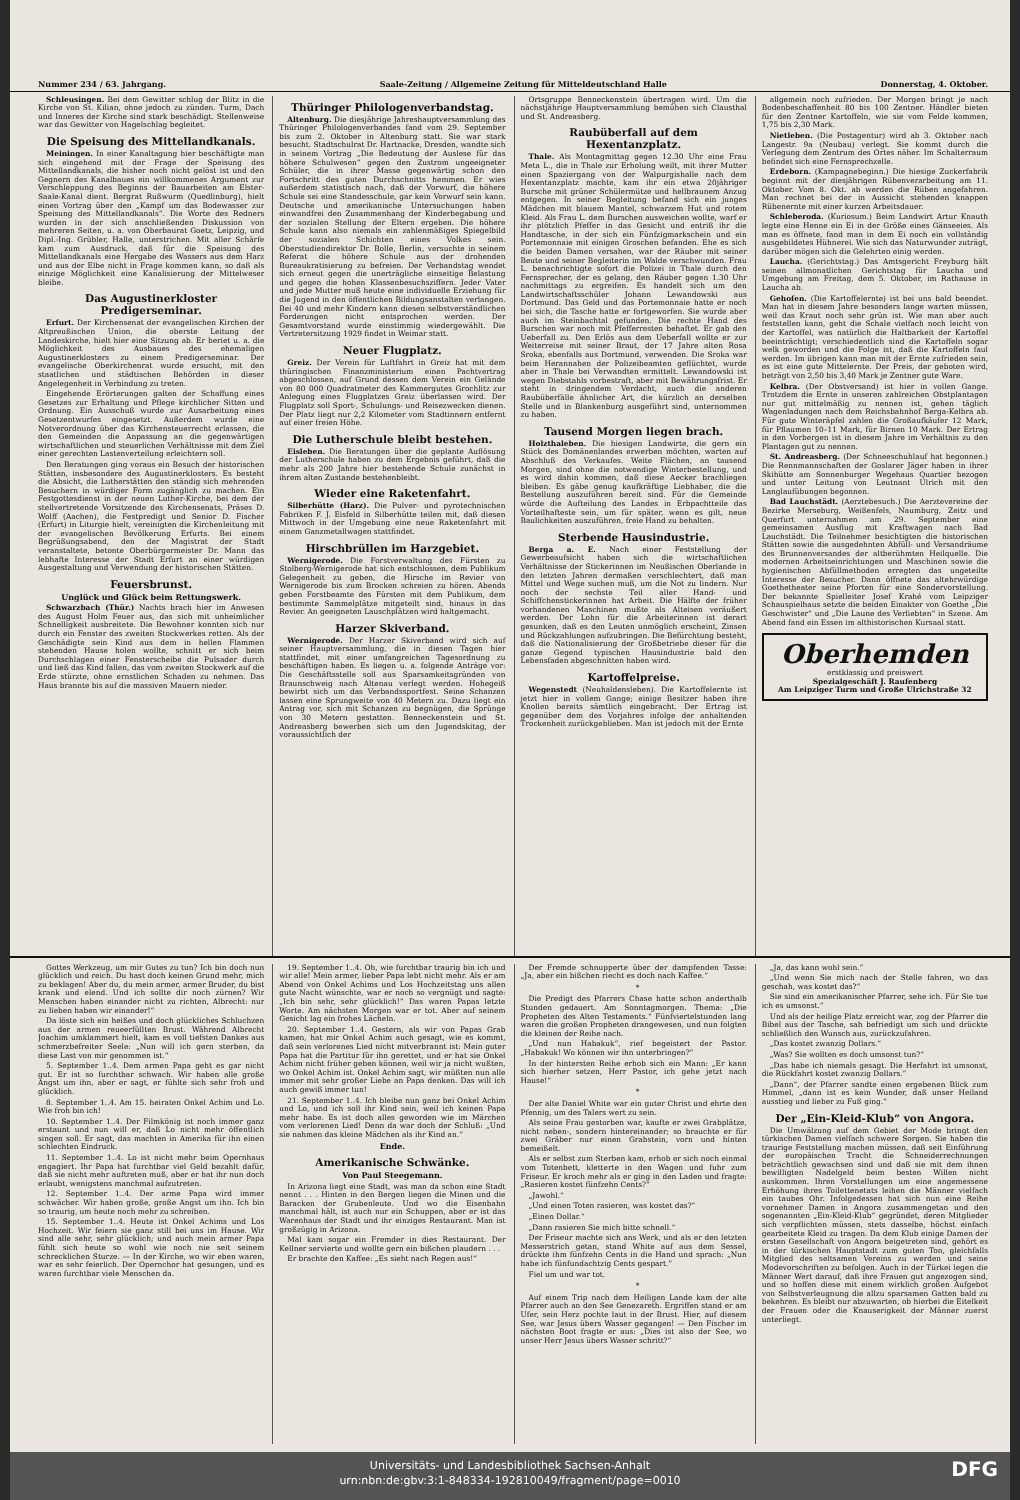Nummer 234 / 63. Jahrgang. Saale-Zeitung / Allgemeine Zeitung für Mitteldeutschland Halle Donnerstag, 4. Oktober.
Schleusingen. Bei dem Gewitter schlug der Blitz in die Kirche von St. Kilian, ohne jedoch zu zünden. Turm, Dach und Inneres der Kirche sind stark beschädigt. Stellenweise war das Gewitter von Hagelschlag begleitet.
Die Speisung des Mittellandkanals.
Meiningen. In einer Kanaltagung hier beschäftigte man sich eingehend mit der Frage der Speisung des Mittellandkanals, die bisher noch nicht gelöst ist und den Gegnern des Kanalbaues ein willkommenes Argument zur Verschleppung des Beginns der Bauarbeiten am Elster-Saale-Kanal dient. Bergrat Rußwurm (Quedlinburg), hielt einen Vortrag über den „Kampf um das Bodewasser zur Speisung des Mittellandkanals“. Die Worte des Redners wurden in der sich anschließenden Diskussion von mehreren Seiten, u. a. von Oberbaurat Goetz, Leipzig, und Dipl.-Ing. Grübler, Halle, unterstrichen. Mit aller Schärfe kam zum Ausdruck, daß für die Speisung des Mittellandkanals eine Hergabe des Wassers aus dem Harz und aus der Elbe nicht in Frage kommen kann, so daß als einzige Möglichkeit eine Kanalisierung der Mittelweser bleibe.
Das Augustinerkloster Predigerseminar.
Erfurt. Der Kirchensenat der evangelischen Kirchen der Altpreußischen Union, die oberste Leitung der Landeskirche, hielt hier eine Sitzung ab. Er beriet u. a. die Möglichkeit des Ausbaues des ehemaligen Augustinerklosters zu einem Predigerseminar. Der evangelische Oberkirchenrat wurde ersucht, mit den staatlichen und städtischen Behörden in dieser Angelegenheit in Verbindung zu treten.
Eingehende Erörterungen galten der Schaffung eines Gesetzes zur Erhaltung und Pflege kirchlicher Sitten und Ordnung. Ein Ausschuß wurde zur Ausarbeitung eines Gesetzentwurfes eingesetzt. Außerdem wurde eine Notverordnung über das Kirchensteuerrecht erlassen, die den Gemeinden die Anpassung an die gegenwärtigen wirtschaftlichen und steuerlichen Verhältnisse mit dem Ziel einer gerechten Lastenverteilung erleichtern soll.
Den Beratungen ging voraus ein Besuch der historischen Stätten, insbesondere des Augustinerklosters. Es besteht die Absicht, die Lutherstätten den ständig sich mehrenden Besuchern in würdiger Form zugänglich zu machen. Ein Festgottesdienst in der neuen Luther-Kirche, bei dem der stellvertretende Vorsitzende des Kirchensenats, Präses D. Wolff (Aachen), die Festpredigt und Senior D. Fischer (Erfurt) in Liturgie hielt, vereinigten die Kirchenleitung mit der evangelischen Bevölkerung Erfurts. Bei einem Begrüßungsabend, den der Magistrat der Stadt veranstaltete, betonte Oberbürgermeister Dr. Mann das lebhafte Interesse der Stadt Erfurt an einer würdigen Ausgestaltung und Verwendung der historischen Stätten.
Feuersbrunst.
Unglück und Glück beim Rettungswerk.
Schwarzbach (Thür.) Nachts brach hier im Anwesen des August Holm Feuer aus, das sich mit unheimlicher Schnelligkeit ausbreitete. Die Bewohner konnten sich nur durch ein Fenster des zweiten Stockwerkes retten. Als der Geschädigte sein Kind aus dem in hellen Flammen stehenden Hause holen wollte, schnitt er sich beim Durchschlagen einer Fensterscheibe die Pulsader durch und ließ das Kind fallen, das vom zweiten Stockwerk auf die Erde stürzte, ohne ernstlichen Schaden zu nehmen. Das Haus brannte bis auf die massiven Mauern nieder.
Thüringer Philologenverbandstag.
Altenburg. Die diesjährige Jahreshauptversammlung des Thüringer Philologenverbandes fand vom 29. September bis zum 2. Oktober in Altenburg statt. Sie war stark besucht. Stadtschulrat Dr. Hartnacke, Dresden, wandte sich in seinem Vortrag „Die Bedeutung der Auslese für das höhere Schulwesen“ gegen den Zustrom ungeeigneter Schüler, die in ihrer Masse gegenwärtig schon den Fortschritt des guten Durchschnitts hemmen. Er wies außerdem statistisch nach, daß der Vorwurf, die höhere Schule sei eine Standesschule, gar kein Vorwurf sein kann. Deutsche und amerikanische Untersuchungen haben einwandfrei den Zusammenhang der Kinderbegabung und der sozialen Stellung der Eltern ergeben. Die höhere Schule kann also niemals ein zahlenmäßiges Spiegelbild der sozialen Schichten eines Volkes sein. Oberstudiendirektor Dr. Bolle, Berlin, versuchte in seinem Referat die höhere Schule aus der drohenden Bureaukratisierung zu befreien. Der Verbandstag wendet sich erneut gegen die unerträgliche einseitige Belastung und gegen die hohen Klassenbesuchsziffern. Jeder Vater und jede Mutter muß heute eine individuelle Erziehung für die Jugend in den öffentlichen Bildungsanstalten verlangen. Bei 40 und mehr Kindern kann diesen selbstverständlichen Forderungen nicht entsprochen werden. Der Gesamtvorstand wurde einstimmig wiedergewählt. Die Vertretersitzung 1929 findet in Weimar statt.
Neuer Flugplatz.
Greiz. Der Verein für Luftfahrt in Greiz hat mit dem thüringischen Finanzministerium einen Pachtvertrag abgeschlossen, auf Grund dessen dem Verein ein Gelände von 80 000 Quadratmeter des Kammergutes Grochlitz zur Anlegung eines Flugplatzes Greiz überlassen wird. Der Flugplatz soll Sport-, Schulungs- und Reisezwecken dienen. Der Platz liegt nur 2,2 Kilometer vom Stadtinnern entfernt auf einer freien Höhe.
Die Lutherschule bleibt bestehen.
Eisleben. Die Beratungen über die geplante Auflösung der Lutherschule haben zu dem Ergebnis geführt, daß die mehr als 200 Jahre hier bestehende Schule zunächst in ihrem alten Zustande bestehenbleibt.
Wieder eine Raketenfahrt.
Silberhütte (Harz). Die Pulver- und pyrotechnischen Fabriken F. J. Eisfeld in Silberhütte teilen mit, daß diesen Mittwoch in der Umgebung eine neue Raketenfahrt mit einem Ganzmetallwagen stattfindet.
Hirschbrüllen im Harzgebiet.
Wernigerode. Die Forstverwaltung des Fürsten zu Stolberg-Wernigerode hat sich entschlossen, dem Publikum Gelegenheit zu geben, die Hirsche im Revier von Wernigerode bis zum Brocken schreien zu hören. Abends geben Forstbeamte des Fürsten mit dem Publikum, dem bestimmte Sammelplätze mitgeteilt sind, hinaus in das Revier. An geeigneten Lauschplätzen wird haltgemacht.
Harzer Skiverband.
Wernigerode. Der Harzer Skiverband wird sich auf seiner Hauptversammlung, die in diesen Tagen hier stattfindet, mit einer umfangreichen Tagesordnung zu beschäftigen haben. Es liegen u. a. folgende Anträge vor: Die Geschäftsstelle soll aus Sparsamkeitsgründen von Braunschweig nach Altenau verlegt werden. Hohegeiß bewirbt sich um das Verbandssportfest. Seine Schanzen lassen eine Sprungweite von 40 Metern zu. Dazu liegt ein Antrag vor, sich mit Schanzen zu begnügen, die Sprünge von 30 Metern gestatten. Benneckenstein und St. Andreasberg bewerben sich um den Jugendskitag, der voraussichtlich der
Ortsgruppe Benneckenstein übertragen wird. Um die nächstjährige Hauptversammlung bemühen sich Clausthal und St. Andreasberg.
Raubüberfall auf dem Hexentanzplatz.
Thale. Als Montagmittag gegen 12.30 Uhr eine Frau Meta L., die in Thale zur Erholung weilt, mit ihrer Mutter einen Spaziergang von der Walpurgishalle nach dem Hexentanzplatz machte, kam ihr ein etwa 20jähriger Bursche mit grüner Schülermütze und hellbraunem Anzug entgegen. In seiner Begleitung befand sich ein junges Mädchen mit blauem Mantel, schwarzem Hut und rotem Kleid. Als Frau L. dem Burschen ausweichen wollte, warf er ihr plötzlich Pfeffer in das Gesicht und entriß ihr die Handtasche, in der sich ein Fünfzigmarkschein und ein Portemonnaie mit einigen Groschen befanden. Ehe es sich die beiden Damen versahen, war der Räuber mit seiner Beute und seiner Begleiterin im Walde verschwunden. Frau L. benachrichtigte sofort die Polizei in Thale durch den Fernsprecher, der es gelang, den Räuber gegen 1.30 Uhr nachmittags zu ergreifen. Es handelt sich um den Landwirtschaftsschüler Johann Lewandowski aus Dortmund. Das Geld und das Portemonnaie hatte er noch bei sich, die Tasche hatte er fortgeworfen. Sie wurde aber auch im Steinbachtal gefunden. Die rechte Hand des Burschen war noch mit Pfefferresten behaftet. Er gab den Ueberfall zu. Den Erlös aus dem Ueberfall wollte er zur Weiterreise mit seiner Braut, der 17 Jahre alten Rosa Sroka, ebenfalls aus Dortmund, verwenden. Die Sroka war beim Herannahen der Polizeibeamten geflüchtet, wurde aber in Thale bei Verwandten ermittelt. Lewandowski ist wegen Diebstahls vorbestraft, aber mit Bewährungsfrist. Er steht in dringendem Verdacht, auch die anderen Raubüberfälle ähnlicher Art, die kürzlich an derselben Stelle und in Blankenburg ausgeführt sind, unternommen zu haben.
Tausend Morgen liegen brach.
Holzthaleben. Die hiesigen Landwirte, die gern ein Stück des Domänenlandes erwerben möchten, warten auf Abschluß des Verkaufes. Weite Flächen, an tausend Morgen, sind ohne die notwendige Winterbestellung, und es wird dahin kommen, daß diese Aecker brachliegen bleiben. Es gäbe genug kaufkräftige Liebhaber, die die Bestellung auszuführen bereit sind. Für die Gemeinde würde die Aufteilung des Landes in Erbpachtteile das Vorteilhafteste sein, um für später, wenn es gilt, neue Baulichkeiten auszuführen, freie Hand zu behalten.
Sterbende Hausindustrie.
Berga a. E. Nach einer Feststellung der Gewerbeaufsicht haben sich die wirtschaftlichen Verhältnisse der Stickerinnen im Neußischen Oberlande in den letzten Jahren dermaßen verschlechtert, daß man Mittel und Wege suchen muß, um die Not zu lindern. Nur noch der sechste Teil aller Hand- und Schiffchenstickerinnen hat Arbeit. Die Hälfte der früher vorhandenen Maschinen mußte als Alteisen veräußert werden. Der Lohn für die Arbeiterinnen ist derart gesunken, daß es den Leuten unmöglich erscheint, Zinsen und Rückzahlungen aufzubringen. Die Befürchtung besteht, daß die Nationalisierung der Großbetriebe dieser für die ganze Gegend typischen Hausindustrie bald den Lebensfaden abgeschnitten haben wird.
Kartoffelpreise.
Wegenstedt (Neuhaldensleben). Die Kartoffelernte ist jetzt hier in vollem Gange; einige Besitzer haben ihre Knollen bereits sämtlich eingebracht. Der Ertrag ist gegenüber dem des Vorjahres infolge der anhaltenden Trockenheit zurückgeblieben. Man ist jedoch mit der Ernte
allgemein noch zufrieden. Der Morgen bringt je nach Bodenbeschaffenheit 80 bis 100 Zentner. Händler bieten für den Zentner Kartoffeln, wie sie vom Felde kommen, 1,75 bis 2,30 Mark.
Nietleben. (Die Postagentur) wird ab 3. Oktober nach Langestr. 9a (Neubau) verlegt. Sie kommt durch die Verlegung dem Zentrum des Ortes näher. Im Schalterraum befindet sich eine Fernsprechzelle.
Erdeborn. (Kampagnebeginn.) Die hiesige Zuckerfabrik beginnt mit der diesjährigen Rübenverarbeitung am 11. Oktober. Vom 8. Okt. ab werden die Rüben angefahren. Man rechnet bei der in Aussicht stehenden knappen Rübenernte mit einer kurzen Arbeitsdauer.
Schleberoda. (Kuriosum.) Beim Landwirt Artur Knauth legte eine Henne ein Ei in der Größe eines Gänseeies. Als man es öffnete, fand man in dem Ei noch ein vollständig ausgebildetes Hühnerei. Wie sich das Naturwunder zuträgt, darüber mögen sich die Gelehrten einig werden.
Laucha. (Gerichtstag.) Das Amtsgericht Freyburg hält seinen allmonatlichen Gerichtstag für Laucha und Umgebung am Freitag, dem 5. Oktober, im Rathause in Laucha ab.
Gehofen. (Die Kartoffelernte) ist bei uns bald beendet. Man hat in diesem Jahre besonders lange warten müssen, weil das Kraut noch sehr grün ist. Wie man aber auch feststellen kann, geht die Schale vielfach noch leicht von der Kartoffel, was natürlich die Haltbarkeit der Kartoffel beeinträchtigt; verschiedentlich sind die Kartoffeln sogar welk geworden und die Folge ist, daß die Kartoffeln faul werden. Im übrigen kann man mit der Ernte zufrieden sein, es ist eine gute Mittelernte. Der Preis, der geboten wird, beträgt von 2,50 bis 3,40 Mark je Zentner gute Ware.
Kelbra. (Der Obstversand) ist hier in vollen Gange. Trotzdem die Ernte in unseren zahlreichen Obstplantagen nur gut mittelmäßig zu nennen ist, gehen täglich Wagenladungen nach dem Reichsbahnhof Berga-Kelbra ab. Für gute Winteräpfel zahlen die Großaufkäufer 12 Mark, für Pflaumen 10–11 Mark, für Birnen 10 Mark. Der Ertrag in den Vorbergen ist in diesem Jahre im Verhältnis zu den Plantagen gut zu nennen.
St. Andreasberg. (Der Schneeschuhlauf hat begonnen.) Die Rennmannschaften der Goslarer Jäger haben in ihrer Skihütte am Sonnenburger Wegehaus Quartier bezogen und unter Leitung von Leutnant Ulrich mit den Langlaufübungen begonnen.
Bad Lauchstädt. (Aerztebesuch.) Die Aerztevereine der Bezirke Merseburg, Weißenfels, Naumburg, Zeitz und Querfurt unternahmen am 29. September eine gemeinsamen Ausflug mit Kraftwagen nach Bad Lauchstädt. Die Teilnehmer besichtigten die historischen Stätten sowie die ausgedehnten Abfüll- und Versandräume des Brunnenversandes der altberühmten Heilquelle. Die modernen Arbeitseinrichtungen und Maschinen sowie die hygienischen Abfüllmethoden erregten das ungeteilte Interesse der Besucher. Dann öffnete das altehrwürdige Goethetheater seine Pforten für eine Sondervorstellung. Der bekannte Spielleiter Josef Krahé vom Leipziger Schauspielhaus setzte die beiden Einakter von Goethe „Die Geschwister“ und „Die Laune des Verliebten“ in Szene. Am Abend fand ein Essen im althistorischen Kursaal statt.
Oberhemden
erstklassig und preiswert
Spezialgeschäft J. Raufenberg
Am Leipziger Turm und Große Ulrichstraße 32
Gottes Werkzeug, um mir Gutes zu tun? Ich bin doch nun glücklich und reich. Du hast doch keinen Grund mehr, mich zu beklagen! Aber du, du mein armer, armer Bruder, du bist krank und elend. Und ich sollte dir noch zürnen? Wir Menschen haben einander nicht zu richten, Albrecht: nur zu lieben haben wir einander!“
Da löste sich ein heißes und doch glückliches Schluchzen aus der armen reueerfüllten Brust. Während Albrecht Joachim umklammert hielt, kam es voll tiefsten Dankes aus schmerzbefreiter Seele: „Nun will ich gern sterben, da diese Last von mir genommen ist.“
5. September 1..4. Dem armen Papa geht es gar nicht gut. Er ist so furchtbar schwach. Wir haben alle große Angst um ihn, aber er sagt, er fühlte sich sehr froh und glücklich.
8. September 1..4. Am 15. heiraten Onkel Achim und Lo. Wie froh bin ich!
10. September 1..4. Der Filmkönig ist noch immer ganz erstaunt und nun will er, daß Lo nicht mehr öffentlich singen soll. Er sagt, das machten in Amerika für ihn einen schlechten Eindruck.
11. September 1..4. Lo ist nicht mehr beim Opernhaus engagiert. Ihr Papa hat furchtbar viel Geld bezahlt dafür, daß sie nicht mehr auftreten muß, aber er hat ihr nun doch erlaubt, wenigstens manchmal aufzutreten.
12. September 1..4. Der arme Papa wird immer schwächer. Wir haben große, große Angst um ihn. Ich bin so traurig, um heute noch mehr zu schreiben.
15. September 1..4. Heute ist Onkel Achims und Los Hochzeit. Wir feiern sie ganz still bei uns im Hause. Wir sind alle sehr, sehr glücklich; und auch mein armer Papa fühlt sich heute so wohl wie noch nie seit seinem schrecklichen Sturze. — In der Kirche, wo wir eben waren, war es sehr feierlich. Der Opernchor hat gesungen, und es waren furchtbar viele Menschen da.
19. September 1..4. Oh, wie furchtbar traurig bin ich und wir alle! Mein armer, lieber Papa lebt nicht mehr. Als er am Abend von Onkel Achims und Los Hochzeitstag uns allen gute Nacht wünschte, war er noch so vergnügt und sagte: „Ich bin sehr, sehr glücklich!“ Das waren Papas letzte Worte. Am nächsten Morgen war er tot. Aber auf seinem Gesicht lag ein frohes Lächeln.
20. September 1..4. Gestern, als wir von Papas Grab kamen, hat mir Onkel Achim auch gesagt, wie es kommt, daß sein verlorenes Lied nicht mitverbrannt ist: Mein guter Papa hat die Partitur für ihn gerettet, und er hat sie Onkel Achim nicht früher geben können, weil wir ja nicht wußten, wo Onkel Achim ist. Onkel Achim sagt, wir müßten nun alle immer mit sehr großer Liebe an Papa denken. Das will ich auch gewiß immer tun!
21. September 1..4. Ich bleibe nun ganz bei Onkel Achim und Lo, und ich soll ihr Kind sein, weil ich keinen Papa mehr habe. Es ist doch alles geworden wie im Märchen vom verlorenen Lied! Denn da war doch der Schluß: „Und sie nahmen das kleine Mädchen als ihr Kind an.“
Ende.
Amerikanische Schwänke.
Von Paul Steegemann.
In Arizona liegt eine Stadt, was man da schon eine Stadt nennt . . . Hinten in den Bergen liegen die Minen und die Baracken der Grubenleute. Und wo die Eisenbahn manchmal hält, ist auch nur ein Schuppen, aber er ist das Warenhaus der Stadt und ihr einziges Restaurant. Man ist großzügig in Arizona.
Mal kam sogar ein Fremder in dies Restaurant. Der Kellner servierte und wollte gern ein bißchen plaudern . . .
Er brachte den Kaffee: „Es sieht nach Regen aus!“
Der Fremde schnupperte über der dampfenden Tasse: „Ja, aber ein bißchen riecht es doch nach Kaffee.“
*
Die Predigt des Pfarrers Chase hatte schon anderthalb Stunden gedauert. Am Sonntagmorgen. Thema: „Die Propheten des Alten Testaments.“ Fünfviertelstunden lang waren die großen Propheten drangewesen, und nun folgten die kleinen der Reihe nach.
„Und nun Habakuk“, rief begeistert der Pastor. „Habakuk! Wo können wir ihn unterbringen?“
In der hintersten Reihe erhob sich ein Mann: „Er kann sich hierher setzen, Herr Pastor, ich gehe jetzt nach Hause!“
*
Der alte Daniel White war ein guter Christ und ehrte den Pfennig, um des Talers wert zu sein.
Als seine Frau gestorben war, kaufte er zwei Grabplätze, nicht neben-, sondern hintereinander; so brauchte er für zwei Gräber nur einen Grabstein, vorn und hinten bemeißelt.
Als er selbst zum Sterben kam, erhob er sich noch einmal vom Totenbett, kletterte in den Wagen und fuhr zum Friseur. Er kroch mehr als er ging in den Laden und fragte: „Rasieren kostet fünfzehn Cents?“
„Jawohl.“
„Und einen Toten rasieren, was kostet das?“
„Einen Dollar.“
„Dann rasieren Sie mich bitte schnell.“
Der Friseur machte sich ans Werk, und als er den letzten Messerstrich getan, stand White auf aus dem Sessel, drückte ihm fünfzehn Cents in die Hand und sprach: „Nun habe ich fünfundachtzig Cents gespart.“
Fiel um und war tot.
*
Auf einem Trip nach dem Heiligen Lande kam der alte Pfarrer auch an den See Genezareth. Ergriffen stand er am Ufer, sein Herz pochte laut in der Brust. Hier, auf diesem See, war Jesus übers Wasser gegangen! — Den Fischer im nächsten Boot fragte er aus: „Dies ist also der See, wo unser Herr Jesus übers Wasser schritt?“
„Ja, das kann wohl sein.“
„Und wenn Sie mich nach der Stelle fahren, wo das geschah, was kostet das?“
Sie sind ein amerikanischer Pfarrer, sehe ich. Für Sie tue ich es umsonst.“
Und als der heilige Platz erreicht war, zog der Pfarrer die Bibel aus der Tasche, sah befriedigt um sich und drückte schließlich den Wunsch aus, zurückzufahren.
„Das kostet zwanzig Dollars.“
„Was? Sie wollten es doch umsonst tun?“
„Das habe ich niemals gesagt. Die Herfahrt ist umsonst, die Rückfahrt kostet zwanzig Dollars.“
„Dann“, der Pfarrer sandte einen ergebenen Blick zum Himmel, „dann ist es kein Wunder, daß unser Heiland ausstieg und lieber zu Fuß ging.“
Der „Ein-Kleid-Klub“ von Angora.
Die Umwälzung auf dem Gebiet der Mode bringt den türkischen Damen vielfach schwere Sorgen. Sie haben die traurige Feststellung machen müssen, daß seit Einführung der europäischen Tracht die Schneiderrechnungen beträchtlich gewachsen sind und daß sie mit dem ihnen bewilligten Nadelgeld beim besten Willen nicht auskommen. Ihren Vorstellungen um eine angemessene Erhöhung ihres Toilettenetats leihen die Männer vielfach ein taubes Ohr. Infolgedessen hat sich nun eine Reihe vornehmer Damen in Angora zusammengetan und den sogenannten „Ein-Kleid-Klub“ gegründet, deren Mitglieder sich verpflichten müssen, stets dasselbe, höchst einfach gearbeitete Kleid zu tragen. Da dem Klub einige Damen der ersten Gesellschaft von Angora beigetreten sind, gehört es in der türkischen Hauptstadt zum guten Ton, gleichfalls Mitglied des seltsamen Vereins zu werden und seine Modevorschriften zu befolgen. Auch in der Türkei legen die Männer Wert darauf, daß ihre Frauen gut angezogen sind, und so hoffen diese mit einem wirklich großen Aufgebot von Selbstverleugnung die allzu sparsamen Gatten bald zu bekehren. Es bleibt nur abzuwarten, ob hierbei die Eitelkeit der Frauen oder die Knauserigkeit der Männer zuerst unterliegt.
Universitäts- und Landesbibliothek Sachsen-Anhalt
urn:nbn:de:gbv:3:1-848334-192810049/fragment/page=0010
DFG